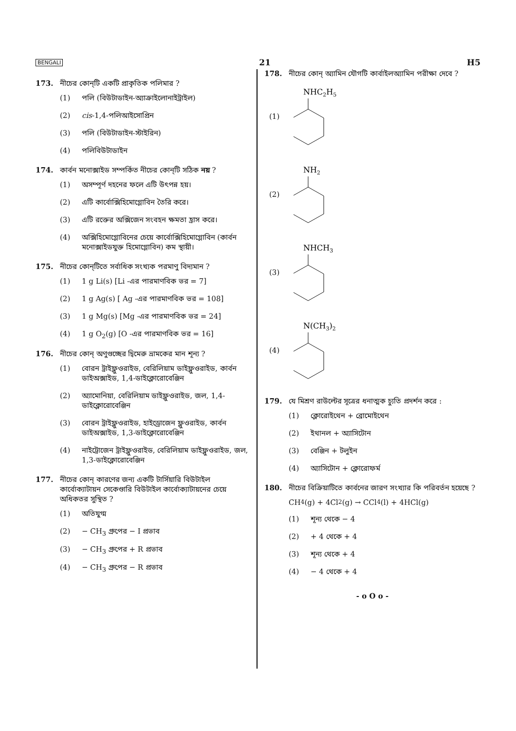BENGALI 21 H5
173. নীচের কোন্‌টি একটি প্রাকৃতিক পলিমার ?
(1) পলি (বিউটাডাইন-অ্যাক্রাইলোনাইট্রাইল)
(2) cis-1,4-পলিআইসোপ্রিন
(3) পলি (বিউটাডাইন-স্টাইরিন)
(4) পলিবিউটাডাইন
174. কার্বন মনোক্সাইড সম্পর্কিত নীচের কোন্‌টি সঠিক নয় ?
(1) অসম্পূর্ণ দহনের ফলে এটি উৎপন্ন হয়।
(2) এটি কার্বোক্সিহিমোগ্লোবিন তৈরি করে।
(3) এটি রক্তের অক্সিজেন সংবহন ক্ষমতা হ্রাস করে।
(4) অক্সিহিমোগ্লোবিনের চেয়ে কার্বোক্সিহিমোগ্লোবিন (কার্বন মনোক্সাইডযুক্ত হিমোগ্লোবিন) কম স্থায়ী।
175. নীচের কোন্‌টিতে সর্বাধিক সংখ্যক পরমাণু বিদ্যমান ?
(1) 1 g Li(s) [Li -এর পারমাণবিক ভর = 7]
(2) 1 g Ag(s) [ Ag -এর পারমাণবিক ভর = 108]
(3) 1 g Mg(s) [Mg -এর পারমাণবিক ভর = 24]
(4) 1 g O<sub>2</sub>(g) [O -এর পারমাণবিক ভর = 16]
176. নীচের কোন্‌ অণুগুচ্ছের দ্বিমেরু ভ্রামকের মান শূন্য ?
(1) বোরন ট্রাইফ্লুওরাইড, বেরিলিয়াম ডাইফ্লুওরাইড, কার্বন ডাইঅক্সাইড, 1,4-ডাইক্লোরোবেঞ্জিন
(2) অ্যামোনিয়া, বেরিলিয়াম ডাইফ্লুওরাইড, জল, 1,4-ডাইক্লোরোবেঞ্জিন
(3) বোরন ট্রাইফ্লুওরাইড, হাইড্রোজেন ফ্লুওরাইড, কার্বন ডাইঅক্সাইড, 1,3-ডাইক্লোরোবেঞ্জিন
(4) নাইট্রোজেন ট্রাইফ্লুওরাইড, বেরিলিয়াম ডাইফ্লুওরাইড, জল, 1,3-ডাইক্লোরোবেঞ্জিন
177. নীচের কোন্‌ কারণের জন্য একটি টার্সিয়ারি বিউটাইল কার্বোক্যাটায়ন সেকেণ্ডারি বিউটাইল কার্বোক্যাটায়নের চেয়ে অধিকতর সুস্থিত ?
(1) অতিযুগ্ম
(2) − CH<sub>3</sub> গ্রুপের − I প্রভাব
(3) − CH<sub>3</sub> গ্রুপের + R প্রভাব
(4) − CH<sub>3</sub> গ্রুপের − R প্রভাব
178. নীচের কোন্‌ অ্যামিন যৌগটি কার্বাইলঅ্যামিন পরীক্ষা দেবে ?
(1)
NHC2H5
(2)
NH2
(3)
NHCH3
(4)
N(CH3)2
179. যে মিশ্রণ রাউল্টের সূত্রের ধনাত্মক চ্যুতি প্রদর্শন করে :
(1) ক্লোরোইথেন + ব্রোমোইথেন
(2) ইথানল + অ্যাসিটোন
(3) বেঞ্জিন + টলুইন
(4) অ্যাসিটোন + ক্লোরোফর্ম
180. নীচের বিক্রিয়াটিতে কার্বনের জারণ সংখ্যার কি পরিবর্তন হয়েছে ?
CH<sub>4</sub>(g) + 4Cl<sub>2</sub>(g) → CCl<sub>4</sub>(l) + 4HCl(g)
(1) শূন্য থেকে − 4
(2) + 4 থেকে + 4
(3) শূন্য থেকে + 4
(4) − 4 থেকে + 4
- o O o -